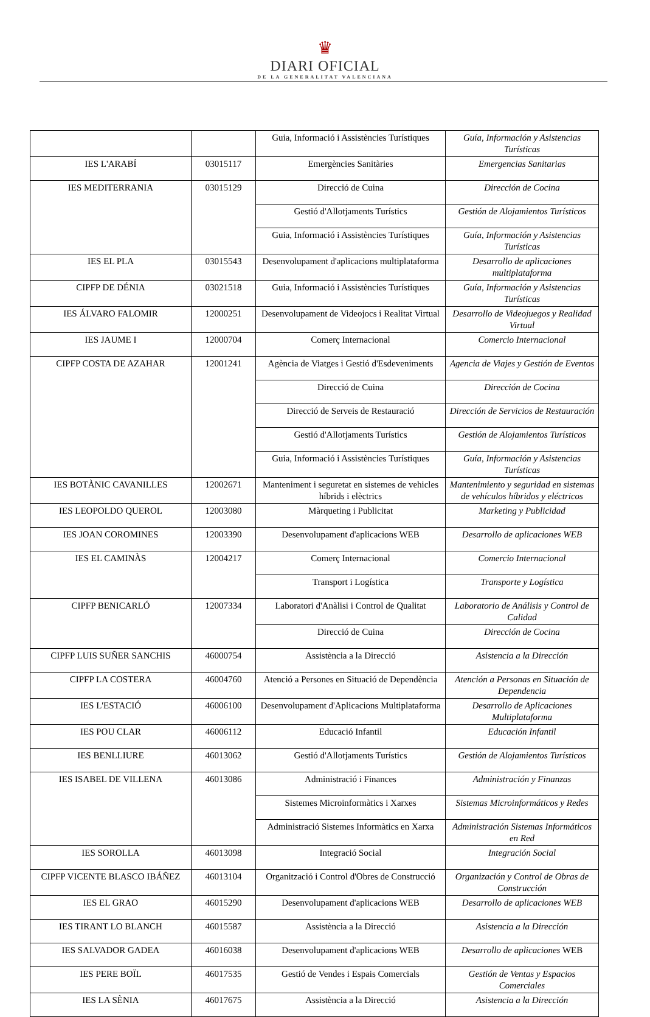♛
DIARI OFICIAL
DE LA GENERALITAT VALENCIANA
| | | Guia, Informació i Assistències Turístiques | Guía, Información y Asistencias Turísticas |
| IES L'ARABÍ | 03015117 | Emergències Sanitàries | Emergencias Sanitarias |
| IES MEDITERRANIA | 03015129 | Direcció de Cuina | Dirección de Cocina |
| | | Gestió d'Allotjaments Turístics | Gestión de Alojamientos Turísticos |
| | | Guia, Informació i Assistències Turístiques | Guía, Información y Asistencias Turísticas |
| IES EL PLA | 03015543 | Desenvolupament d'aplicacions multiplataforma | Desarrollo de aplicaciones multiplataforma |
| CIPFP DE DÉNIA | 03021518 | Guia, Informació i Assistències Turístiques | Guía, Información y Asistencias Turísticas |
| IES ÁLVARO FALOMIR | 12000251 | Desenvolupament de Videojocs i Realitat Virtual | Desarrollo de Videojuegos y Realidad Virtual |
| IES JAUME I | 12000704 | Comerç Internacional | Comercio Internacional |
| CIPFP COSTA DE AZAHAR | 12001241 | Agència de Viatges i Gestió d'Esdeveniments | Agencia de Viajes y Gestión de Eventos |
| | | Direcció de Cuina | Dirección de Cocina |
| | | Direcció de Serveis de Restauració | Dirección de Servicios de Restauración |
| | | Gestió d'Allotjaments Turístics | Gestión de Alojamientos Turísticos |
| | | Guia, Informació i Assistències Turístiques | Guía, Información y Asistencias Turísticas |
| IES BOTÀNIC CAVANILLES | 12002671 | Manteniment i seguretat en sistemes de vehicles híbrids i elèctrics | Mantenimiento y seguridad en sistemas de vehículos híbridos y eléctricos |
| IES LEOPOLDO QUEROL | 12003080 | Màrqueting i Publicitat | Marketing y Publicidad |
| IES JOAN COROMINES | 12003390 | Desenvolupament d'aplicacions WEB | Desarrollo de aplicaciones WEB |
| IES EL CAMINÀS | 12004217 | Comerç Internacional | Comercio Internacional |
| | | Transport i Logística | Transporte y Logística |
| CIPFP BENICARLÓ | 12007334 | Laboratori d'Anàlisi i Control de Qualitat | Laboratorio de Análisis y Control de Calidad |
| | | Direcció de Cuina | Dirección de Cocina |
| CIPFP LUIS SUÑER SANCHIS | 46000754 | Assistència a la Direcció | Asistencia a la Dirección |
| CIPFP LA COSTERA | 46004760 | Atenció a Persones en Situació de Dependència | Atención a Personas en Situación de Dependencia |
| IES L'ESTACIÓ | 46006100 | Desenvolupament d'Aplicacions Multiplataforma | Desarrollo de Aplicaciones Multiplataforma |
| IES POU CLAR | 46006112 | Educació Infantil | Educación Infantil |
| IES BENLLIURE | 46013062 | Gestió d'Allotjaments Turístics | Gestión de Alojamientos Turísticos |
| IES ISABEL DE VILLENA | 46013086 | Administració i Finances | Administración y Finanzas |
| | | Sistemes Microinformàtics i Xarxes | Sistemas Microinformáticos y Redes |
| | | Administració Sistemes Informàtics en Xarxa | Administración Sistemas Informáticos en Red |
| IES SOROLLA | 46013098 | Integració Social | Integración Social |
| CIPFP VICENTE BLASCO IBÁÑEZ | 46013104 | Organització i Control d'Obres de Construcció | Organización y Control de Obras de Construcción |
| IES EL GRAO | 46015290 | Desenvolupament d'aplicacions WEB | Desarrollo de aplicaciones WEB |
| IES TIRANT LO BLANCH | 46015587 | Assistència a la Direcció | Asistencia a la Dirección |
| IES SALVADOR GADEA | 46016038 | Desenvolupament d'aplicacions WEB | Desarrollo de aplicaciones WEB |
| IES PERE BOÏL | 46017535 | Gestió de Vendes i Espais Comercials | Gestión de Ventas y Espacios Comerciales |
| IES LA SÈNIA | 46017675 | Assistència a la Direcció | Asistencia a la Dirección |